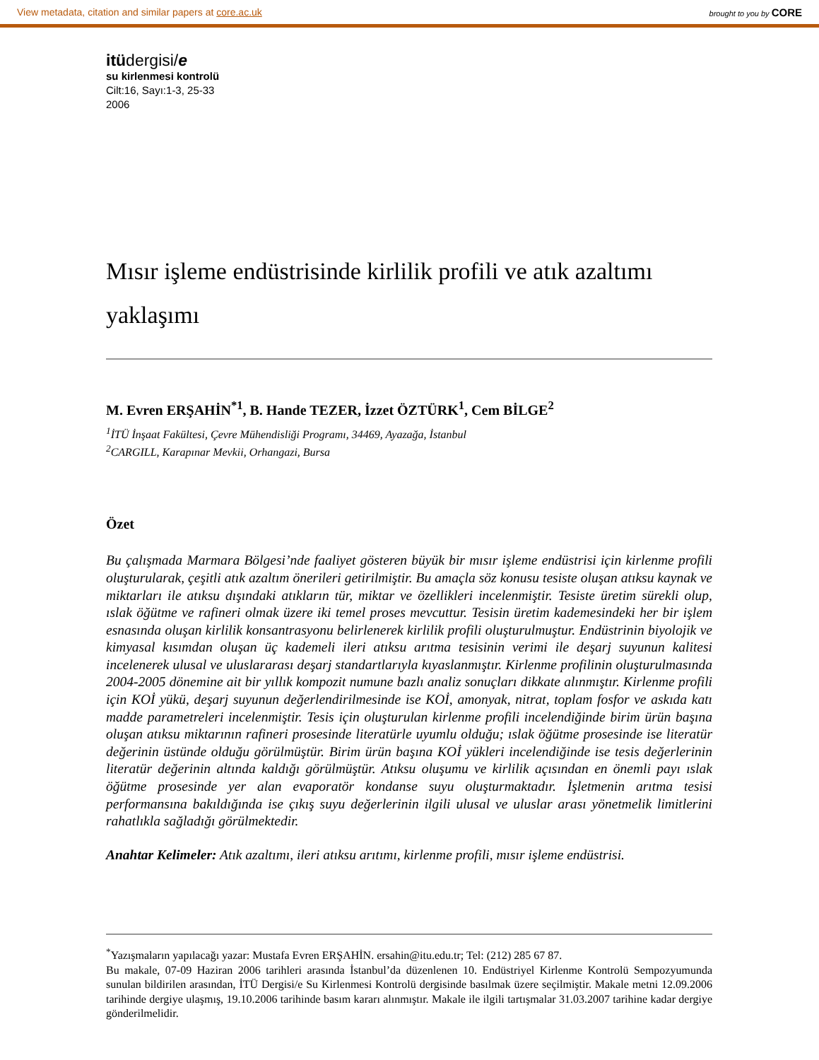View metadata, citation and similar papers at core.ac.uk brought to you by CORE
itüdergisi/e
su kirlenmesi kontrolü
Cilt:16, Sayı:1-3, 25-33
2006
Mısır işleme endüstrisinde kirlilik profili ve atık azaltımı yaklaşımı
M. Evren ERŞAHİN<sup>*1</sup>, B. Hande TEZER, İzzet ÖZTÜRK<sup>1</sup>, Cem BİLGE<sup>2</sup>
<sup>1</sup> İTÜ İnşaat Fakültesi, Çevre Mühendisliği Programı, 34469, Ayazağa, İstanbul
<sup>2</sup> CARGILL, Karapınar Mevkii, Orhangazi, Bursa
Özet
Bu çalışmada Marmara Bölgesi’nde faaliyet gösteren büyük bir mısır işleme endüstrisi için kirlenme profili oluşturularak, çeşitli atık azaltım önerileri getirilmiştir. Bu amaçla söz konusu tesiste oluşan atıksu kaynak ve miktarları ile atıksu dışındaki atıkların tür, miktar ve özellikleri incelenmiştir. Tesiste üretim sürekli olup, ıslak öğütme ve rafineri olmak üzere iki temel proses mevcuttur. Tesisin üretim kademesindeki her bir işlem esnasında oluşan kirlilik konsantrasyonu belirlenerek kirlilik profili oluşturulmuştur. Endüstrinin biyolojik ve kimyasal kısımdan oluşan üç kademeli ileri atıksu arıtma tesisinin verimi ile deşarj suyunun kalitesi incelenerek ulusal ve uluslararası deşarj standartlarıyla kıyaslanmıştır. Kirlenme profilinin oluşturulmasında 2004-2005 dönemine ait bir yıllık kompozit numune bazlı analiz sonuçları dikkate alınmıştır. Kirlenme profili için KOİ yükü, deşarj suyunun değerlendirilmesinde ise KOİ, amonyak, nitrat, toplam fosfor ve askıda katı madde parametreleri incelenmiştir. Tesis için oluşturulan kirlenme profili incelendiğinde birim ürün başına oluşan atıksu miktarının rafineri prosesinde literatürle uyumlu olduğu; ıslak öğütme prosesinde ise literatür değerinin üstünde olduğu görülmüştür. Birim ürün başına KOİ yükleri incelendiğinde ise tesis değerlerinin literatür değerinin altında kaldığı görülmüştür. Atıksu oluşumu ve kirlilik açısından en önemli payı ıslak öğütme prosesinde yer alan evaporatör kondanse suyu oluşturmaktadır. İşletmenin arıtma tesisi performansına bakıldığında ise çıkış suyu değerlerinin ilgili ulusal ve uluslar arası yönetmelik limitlerini rahatlıkla sağladığı görülmektedir.
Anahtar Kelimeler: Atık azaltımı, ileri atıksu arıtımı, kirlenme profili, mısır işleme endüstrisi.
<sup>*</sup> Yazışmaların yapılacağı yazar: Mustafa Evren ERŞAHİN. ersahin@itu.edu.tr; Tel: (212) 285 67 87.
Bu makale, 07-09 Haziran 2006 tarihleri arasında İstanbul’da düzenlenen 10. Endüstriyel Kirlenme Kontrolü Sempozyumunda sunulan bildirilen arasından, İTÜ Dergisi/e Su Kirlenmesi Kontrolü dergisinde basılmak üzere seçilmiştir. Makale metni 12.09.2006 tarihinde dergiye ulaşmış, 19.10.2006 tarihinde basım kararı alınmıştır. Makale ile ilgili tartışmalar 31.03.2007 tarihine kadar dergiye gönderilmelidir.